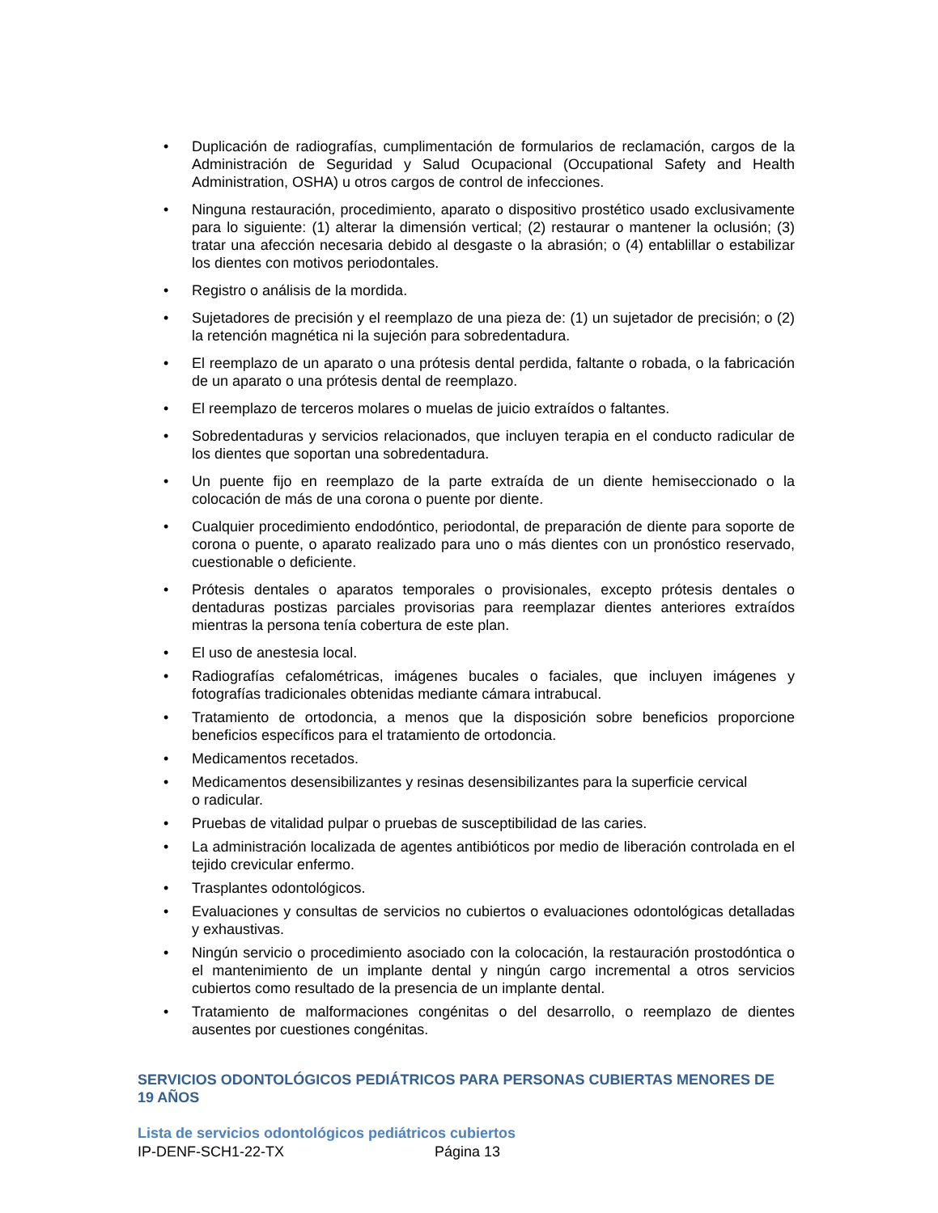• Duplicación de radiografías, cumplimentación de formularios de reclamación, cargos de la Administración de Seguridad y Salud Ocupacional (Occupational Safety and Health Administration, OSHA) u otros cargos de control de infecciones.
• Ninguna restauración, procedimiento, aparato o dispositivo prostético usado exclusivamente para lo siguiente: (1) alterar la dimensión vertical; (2) restaurar o mantener la oclusión; (3) tratar una afección necesaria debido al desgaste o la abrasión; o (4) entablillar o estabilizar los dientes con motivos periodontales.
• Registro o análisis de la mordida.
• Sujetadores de precisión y el reemplazo de una pieza de: (1) un sujetador de precisión; o (2) la retención magnética ni la sujeción para sobredentadura.
• El reemplazo de un aparato o una prótesis dental perdida, faltante o robada, o la fabricación de un aparato o una prótesis dental de reemplazo.
• El reemplazo de terceros molares o muelas de juicio extraídos o faltantes.
• Sobredentaduras y servicios relacionados, que incluyen terapia en el conducto radicular de los dientes que soportan una sobredentadura.
• Un puente fijo en reemplazo de la parte extraída de un diente hemiseccionado o la colocación de más de una corona o puente por diente.
• Cualquier procedimiento endodóntico, periodontal, de preparación de diente para soporte de corona o puente, o aparato realizado para uno o más dientes con un pronóstico reservado, cuestionable o deficiente.
• Prótesis dentales o aparatos temporales o provisionales, excepto prótesis dentales o dentaduras postizas parciales provisorias para reemplazar dientes anteriores extraídos mientras la persona tenía cobertura de este plan.
• El uso de anestesia local.
• Radiografías cefalométricas, imágenes bucales o faciales, que incluyen imágenes y fotografías tradicionales obtenidas mediante cámara intrabucal.
• Tratamiento de ortodoncia, a menos que la disposición sobre beneficios proporcione beneficios específicos para el tratamiento de ortodoncia.
• Medicamentos recetados.
• Medicamentos desensibilizantes y resinas desensibilizantes para la superficie cervical
o radicular.
• Pruebas de vitalidad pulpar o pruebas de susceptibilidad de las caries.
• La administración localizada de agentes antibióticos por medio de liberación controlada en el tejido crevicular enfermo.
• Trasplantes odontológicos.
• Evaluaciones y consultas de servicios no cubiertos o evaluaciones odontológicas detalladas y exhaustivas.
• Ningún servicio o procedimiento asociado con la colocación, la restauración prostodóntica o el mantenimiento de un implante dental y ningún cargo incremental a otros servicios cubiertos como resultado de la presencia de un implante dental.
• Tratamiento de malformaciones congénitas o del desarrollo, o reemplazo de dientes ausentes por cuestiones congénitas.
SERVICIOS ODONTOLÓGICOS PEDIÁTRICOS PARA PERSONAS CUBIERTAS MENORES DE 19 AÑOS
Lista de servicios odontológicos pediátricos cubiertos
IP-DENF-SCH1-22-TX Página 13